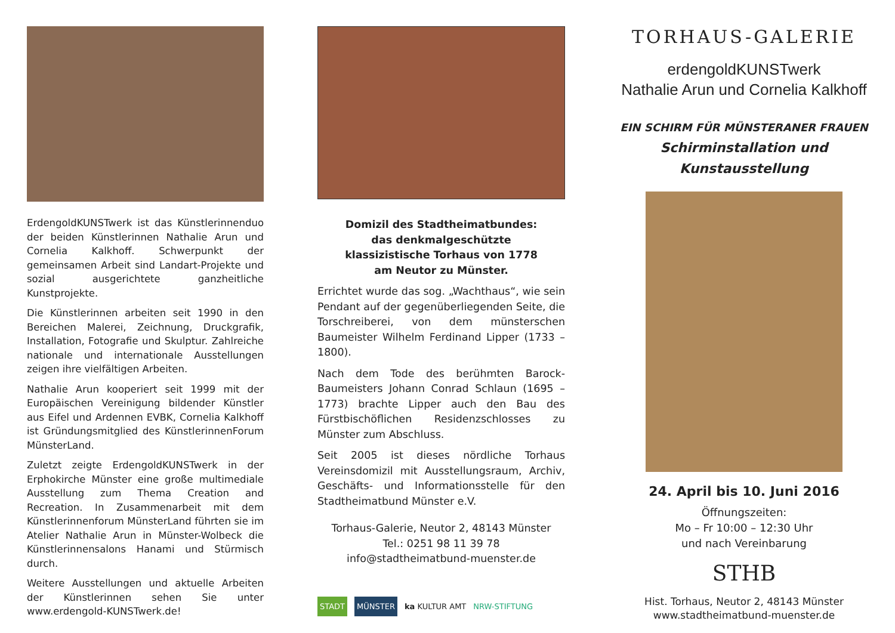ErdengoldKUNSTwerk ist das Künstlerinnenduo der beiden Künstlerinnen Nathalie Arun und Cornelia Kalkhoff. Schwerpunkt der gemeinsamen Arbeit sind Landart-Projekte und sozial ausgerichtete ganzheitliche Kunstprojekte.
Die Künstlerinnen arbeiten seit 1990 in den Bereichen Malerei, Zeichnung, Druckgrafik, Installation, Fotografie und Skulptur. Zahlreiche nationale und internationale Ausstellungen zeigen ihre vielfältigen Arbeiten.
Nathalie Arun kooperiert seit 1999 mit der Europäischen Vereinigung bildender Künstler aus Eifel und Ardennen EVBK, Cornelia Kalkhoff ist Gründungsmitglied des KünstlerinnenForum MünsterLand.
Zuletzt zeigte ErdengoldKUNSTwerk in der Erphokirche Münster eine große multimediale Ausstellung zum Thema Creation and Recreation. In Zusammenarbeit mit dem Künstlerinnenforum MünsterLand führten sie im Atelier Nathalie Arun in Münster-Wolbeck die Künstlerinnensalons Hanami und Stürmisch durch.
Weitere Ausstellungen und aktuelle Arbeiten der Künstlerinnen sehen Sie unter www.erdengold-KUNSTwerk.de!
Domizil des Stadtheimatbundes:
das denkmalgeschützte
klassizistische Torhaus von 1778
am Neutor zu Münster.
Errichtet wurde das sog. „Wachthaus“, wie sein Pendant auf der gegenüberliegenden Seite, die Torschreiberei, von dem münsterschen Baumeister Wilhelm Ferdinand Lipper (1733 – 1800).
Nach dem Tode des berühmten Barock-Baumeisters Johann Conrad Schlaun (1695 – 1773) brachte Lipper auch den Bau des Fürstbischöflichen Residenzschlosses zu Münster zum Abschluss.
Seit 2005 ist dieses nördliche Torhaus Vereinsdomizil mit Ausstellungsraum, Archiv, Geschäfts- und Informationsstelle für den Stadtheimatbund Münster e.V.
Torhaus-Galerie, Neutor 2, 48143 Münster
Tel.: 0251 98 11 39 78
info@stadtheimatbund-muenster.de
STADT MÜNSTER ka KULTUR AMT NRW-STIFTUNG
TORHAUS-GALERIE
erdengoldKUNSTwerk
Nathalie Arun und Cornelia Kalkhoff
EIN SCHIRM FÜR MÜNSTERANER FRAUEN
Schirminstallation und Kunstausstellung
24. April bis 10. Juni 2016
Öffnungszeiten:
Mo – Fr 10:00 – 12:30 Uhr
und nach Vereinbarung
STHB
Hist. Torhaus, Neutor 2, 48143 Münster
www.stadtheimatbund-muenster.de